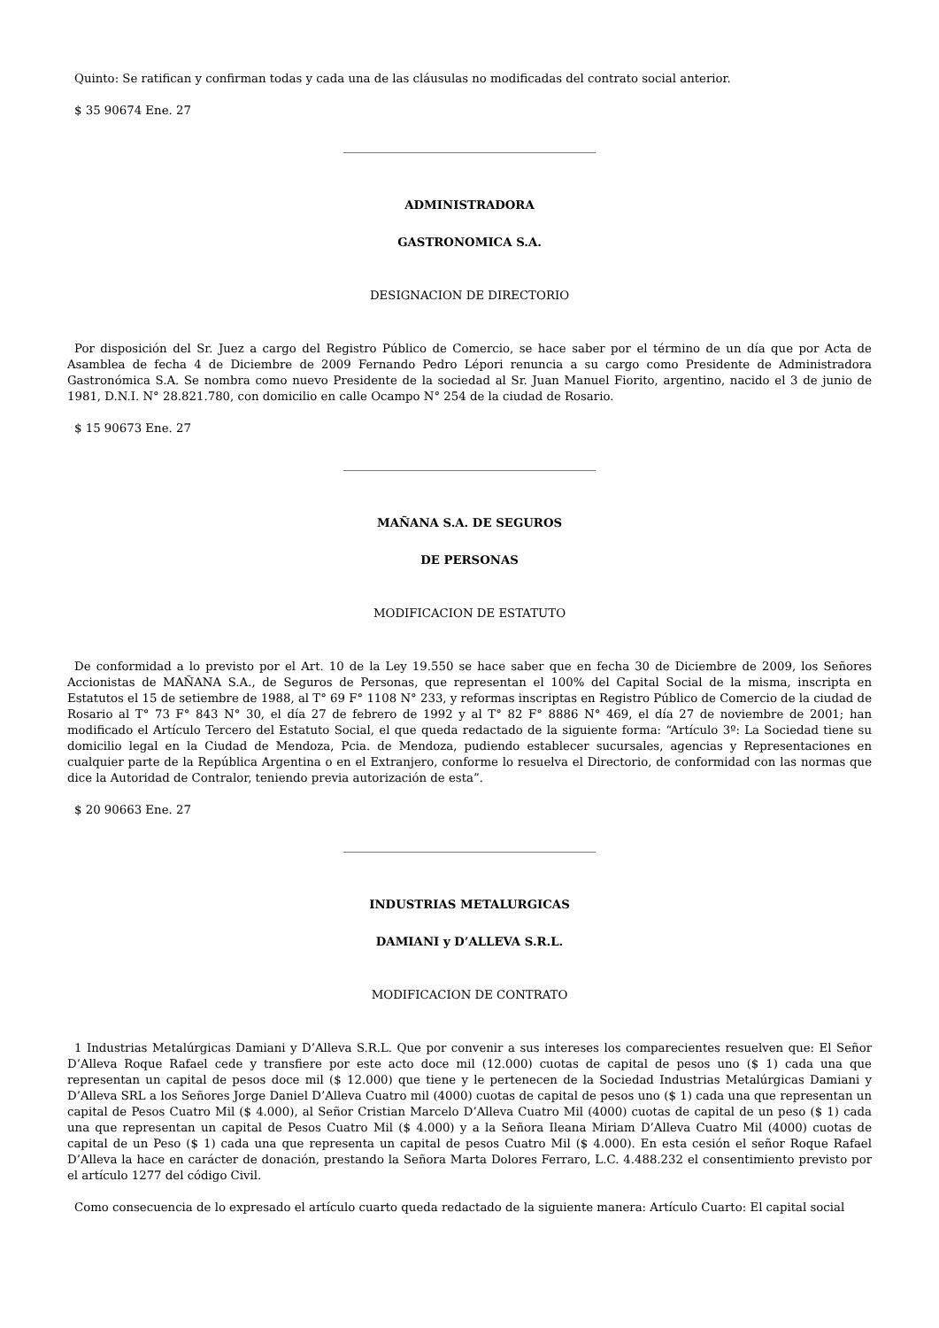Quinto: Se ratifican y confirman todas y cada una de las cláusulas no modificadas del contrato social anterior.
$ 35 90674 Ene. 27
ADMINISTRADORA
GASTRONOMICA S.A.
DESIGNACION DE DIRECTORIO
Por disposición del Sr. Juez a cargo del Registro Público de Comercio, se hace saber por el término de un día que por Acta de Asamblea de fecha 4 de Diciembre de 2009 Fernando Pedro Lépori renuncia a su cargo como Presidente de Administradora Gastronómica S.A. Se nombra como nuevo Presidente de la sociedad al Sr. Juan Manuel Fiorito, argentino, nacido el 3 de junio de 1981, D.N.I. N° 28.821.780, con domicilio en calle Ocampo N° 254 de la ciudad de Rosario.
$ 15 90673 Ene. 27
MAÑANA S.A. DE SEGUROS
DE PERSONAS
MODIFICACION DE ESTATUTO
De conformidad a lo previsto por el Art. 10 de la Ley 19.550 se hace saber que en fecha 30 de Diciembre de 2009, los Señores Accionistas de MAÑANA S.A., de Seguros de Personas, que representan el 100% del Capital Social de la misma, inscripta en Estatutos el 15 de setiembre de 1988, al T° 69 F° 1108 N° 233, y reformas inscriptas en Registro Público de Comercio de la ciudad de Rosario al T° 73 F° 843 N° 30, el día 27 de febrero de 1992 y al T° 82 F° 8886 N° 469, el día 27 de noviembre de 2001; han modificado el Artículo Tercero del Estatuto Social, el que queda redactado de la siguiente forma: “Artículo 3º: La Sociedad tiene su domicilio legal en la Ciudad de Mendoza, Pcia. de Mendoza, pudiendo establecer sucursales, agencias y Representaciones en cualquier parte de la República Argentina o en el Extranjero, conforme lo resuelva el Directorio, de conformidad con las normas que dice la Autoridad de Contralor, teniendo previa autorización de esta”.
$ 20 90663 Ene. 27
INDUSTRIAS METALURGICAS
DAMIANI y D’ALLEVA S.R.L.
MODIFICACION DE CONTRATO
1 Industrias Metalúrgicas Damiani y D’Alleva S.R.L. Que por convenir a sus intereses los comparecientes resuelven que: El Señor D’Alleva Roque Rafael cede y transfiere por este acto doce mil (12.000) cuotas de capital de pesos uno ($ 1) cada una que representan un capital de pesos doce mil ($ 12.000) que tiene y le pertenecen de la Sociedad Industrias Metalúrgicas Damiani y D’Alleva SRL a los Señores Jorge Daniel D’Alleva Cuatro mil (4000) cuotas de capital de pesos uno ($ 1) cada una que representan un capital de Pesos Cuatro Mil ($ 4.000), al Señor Cristian Marcelo D’Alleva Cuatro Mil (4000) cuotas de capital de un peso ($ 1) cada una que representan un capital de Pesos Cuatro Mil ($ 4.000) y a la Señora Ileana Miriam D’Alleva Cuatro Mil (4000) cuotas de capital de un Peso ($ 1) cada una que representa un capital de pesos Cuatro Mil ($ 4.000). En esta cesión el señor Roque Rafael D’Alleva la hace en carácter de donación, prestando la Señora Marta Dolores Ferraro, L.C. 4.488.232 el consentimiento previsto por el artículo 1277 del código Civil.
Como consecuencia de lo expresado el artículo cuarto queda redactado de la siguiente manera: Artículo Cuarto: El capital social